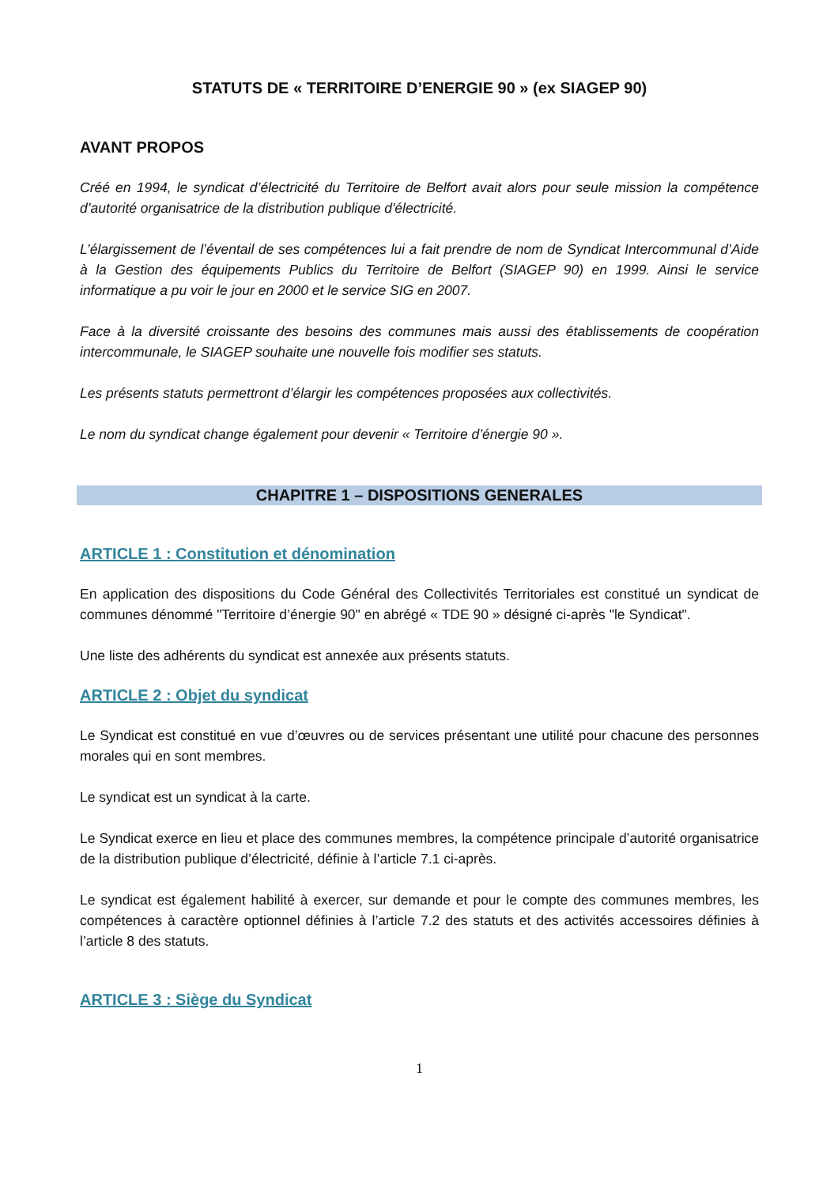STATUTS DE « TERRITOIRE D’ENERGIE 90 » (ex SIAGEP 90)
AVANT PROPOS
Créé en 1994, le syndicat d’électricité du Territoire de Belfort avait alors pour seule mission la compétence d’autorité organisatrice de la distribution publique d'électricité.
L’élargissement de l’éventail de ses compétences lui a fait prendre de nom de Syndicat Intercommunal d’Aide à la Gestion des équipements Publics du Territoire de Belfort (SIAGEP 90) en 1999. Ainsi le service informatique a pu voir le jour en 2000 et le service SIG en 2007.
Face à la diversité croissante des besoins des communes mais aussi des établissements de coopération intercommunale, le SIAGEP souhaite une nouvelle fois modifier ses statuts.
Les présents statuts permettront d’élargir les compétences proposées aux collectivités.
Le nom du syndicat change également pour devenir « Territoire d’énergie 90 ».
CHAPITRE 1 – DISPOSITIONS GENERALES
ARTICLE 1 : Constitution et dénomination
En application des dispositions du Code Général des Collectivités Territoriales est constitué un syndicat de communes dénommé "Territoire d’énergie 90" en abrégé « TDE 90 » désigné ci-après "le Syndicat".
Une liste des adhérents du syndicat est annexée aux présents statuts.
ARTICLE 2 : Objet du syndicat
Le Syndicat est constitué en vue d’œuvres ou de services présentant une utilité pour chacune des personnes morales qui en sont membres.
Le syndicat est un syndicat à la carte.
Le Syndicat exerce en lieu et place des communes membres, la compétence principale d’autorité organisatrice de la distribution publique d’électricité, définie à l’article 7.1 ci-après.
Le syndicat est également habilité à exercer, sur demande et pour le compte des communes membres, les compétences à caractère optionnel définies à l’article 7.2 des statuts et des activités accessoires définies à l’article 8 des statuts.
ARTICLE 3 : Siège du Syndicat
1